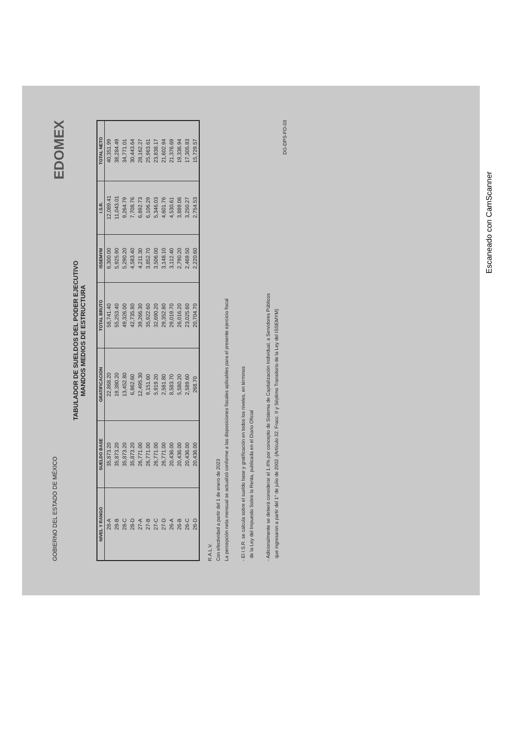GOBIERNO DEL ESTADO DE MÉXICO
EDOMEX
TABULADOR DE SUELDOS DEL PODER EJECUTIVO
MANDOS MEDIOS DE ESTRUCTURA
| NIVEL Y RANGO | SUELDO BASE | GRATIFICACION | TOTAL BRUTO | ISSEMYM | I.S.R. | TOTAL NETO |
| --- | --- | --- | --- | --- | --- | --- |
| 28-A | 35,873.20 | 22,868.20 | 58,741.40 | 6,300.00 | 12,089.41 | 40,351.99 |
| 28-B | 35,873.20 | 19,380.20 | 55,253.40 | 5,925.90 | 11,043.01 | 38,284.49 |
| 28-C | 35,873.20 | 13,452.80 | 49,326.00 | 5,290.20 | 9,264.79 | 34,771.01 |
| 28-D | 35,873.20 | 6,862.60 | 42,735.80 | 4,583.40 | 7,708.76 | 30,443.64 |
| 27-A | 26,771.00 | 12,495.30 | 39,266.30 | 4,211.30 | 6,892.73 | 28,162.27 |
| 27-B | 26,771.00 | 9,151.60 | 35,922.60 | 3,852.70 | 6,106.29 | 25,963.61 |
| 27-C | 26,771.00 | 5,919.20 | 32,690.20 | 3,506.00 | 5,346.03 | 23,838.17 |
| 27-D | 26,771.00 | 2,581.80 | 29,352.80 | 3,148.10 | 4,601.76 | 21,602.94 |
| 26-A | 20,436.00 | 8,583.70 | 29,019.70 | 3,112.40 | 4,530.61 | 21,376.69 |
| 26-B | 20,436.00 | 5,580.20 | 26,016.20 | 2,790.20 | 3,889.06 | 19,336.94 |
| 26-C | 20,436.00 | 2,589.60 | 23,025.60 | 2,469.50 | 3,250.27 | 17,305.83 |
| 26-D | 20,436.00 | 268.70 | 20,704.70 | 2,220.60 | 2,754.53 | 15,729.57 |
R.A.L.V.
Con efectividad a partir del 1 de enero de 2023
La percepción neta mensual se actualizó conforme a las disposiciones fiscales aplicables para el presente ejercicio fiscal
- El I.S.R. se calcula sobre el sueldo base y gratificación en todos los niveles, en términos
de la Ley del Impuesto Sobre la Renta, publicada en el Diario Oficial
- Adicionalmente se deberá considerar el 1.4% por concepto de Sistema de Capitalización Individual, a Servidores Públicos
que ingresaron a partir del 1° de julio de 2002. (Artículo 32. Fracc. II y Séptimo Transitorio de la Ley del ISSEMYM)
DG-DPS-FO-03
Escaneado con CamScanner